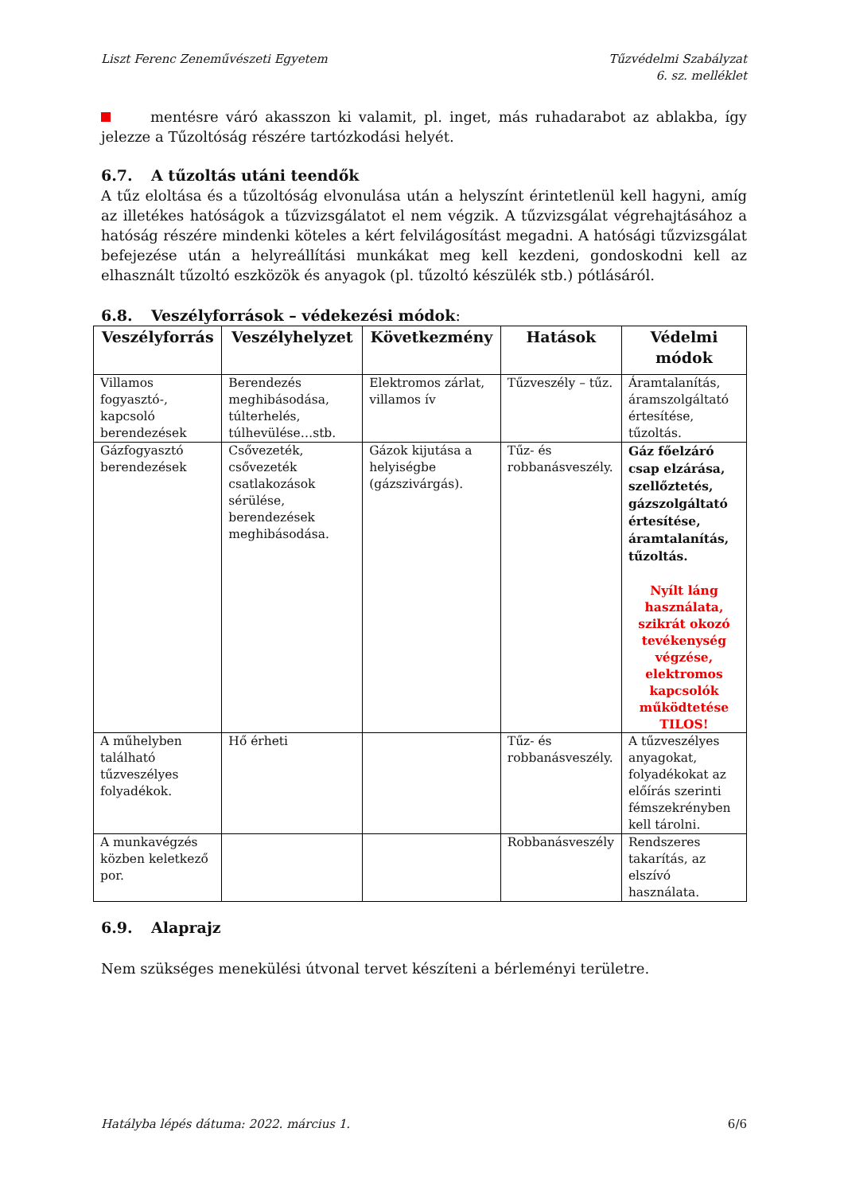Liszt Ferenc Zeneművészeti Egyetem
Tűzvédelmi Szabályzat
6. sz. melléklet
mentésre váró akasszon ki valamit, pl. inget, más ruhadarabot az ablakba, így jelezze a Tűzoltóság részére tartózkodási helyét.
6.7. A tűzoltás utáni teendők
A tűz eloltása és a tűzoltóság elvonulása után a helyszínt érintetlenül kell hagyni, amíg az illetékes hatóságok a tűzvizsgálatot el nem végzik. A tűzvizsgálat végrehajtásához a hatóság részére mindenki köteles a kért felvilágosítást megadni. A hatósági tűzvizsgálat befejezése után a helyreállítási munkákat meg kell kezdeni, gondoskodni kell az elhasznált tűzoltó eszközök és anyagok (pl. tűzoltó készülék stb.) pótlásáról.
6.8. Veszélyforrások – védekezési módok:
| Veszélyforrás | Veszélyhelyzet | Következmény | Hatások | Védelmi módok |
| --- | --- | --- | --- | --- |
| Villamos fogyasztó-, kapcsoló berendezések | Berendezés meghibásodása, túlterhelés, túlhevülése…stb. | Elektromos zárlat, villamos ív | Tűzveszély – tűz. | Áramtalanítás, áramszolgáltató értesítése, tűzoltás. |
| Gázfogyasztó berendezések | Csővezeték, csővezeték csatlakozások sérülése, berendezések meghibásodása. | Gázok kijutása a helyiségbe (gázszivárgás). | Tűz- és robbanásveszély. | Gáz főelzáró csap elzárása, szellőztetés, gázszolgáltató értesítése, áramtalanítás, tűzoltás. Nyílt láng használata, szikrát okozó tevékenység végzése, elektromos kapcsolók működtetése TILOS! |
| A műhelyben található tűzveszélyes folyadékok. | Hő érheti | | Tűz- és robbanásveszély. | A tűzveszélyes anyagokat, folyadékokat az előírás szerinti fémszekrényben kell tárolni. |
| A munkavégzés közben keletkező por. | | | Robbanásveszély | Rendszeres takarítás, az elszívó használata. |
6.9. Alaprajz
Nem szükséges menekülési útvonal tervet készíteni a bérleményi területre.
Hatályba lépés dátuma: 2022. március 1. 6/6